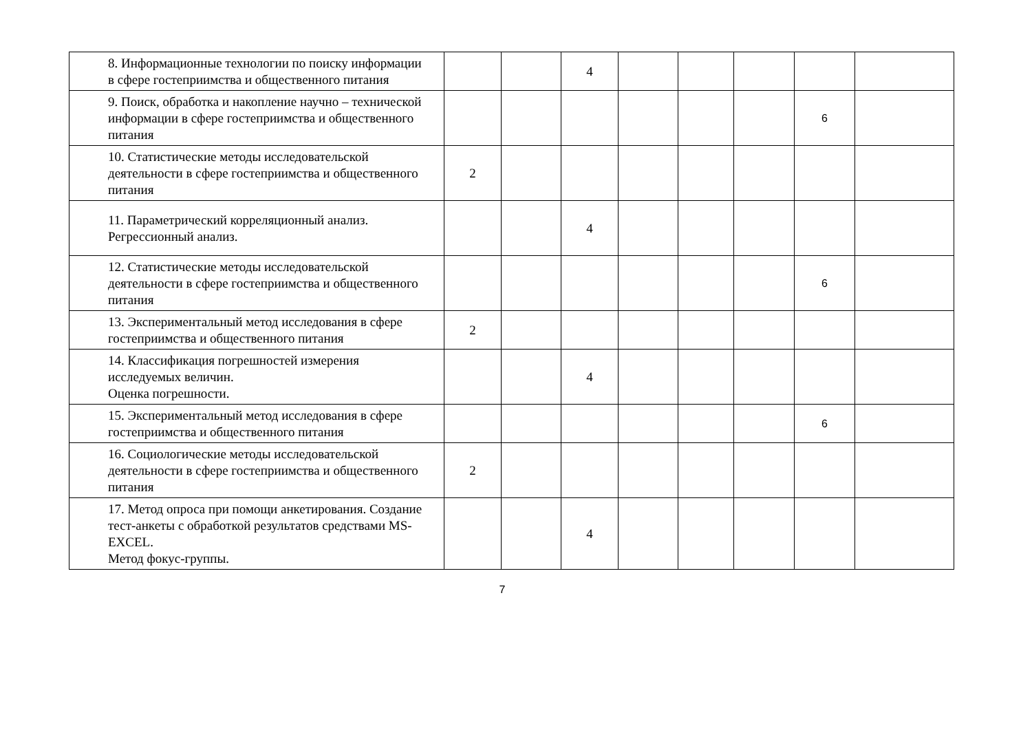| 8. Информационные технологии по поиску информации в сфере гостеприимства и общественного питания | | | 4 | | | | | |
| 9. Поиск, обработка и накопление научно – технической информации в сфере гостеприимства и общественного питания | | | | | | | 6 | |
| 10. Статистические методы исследовательской деятельности в сфере гостеприимства и общественного питания | 2 | | | | | | | |
| 11. Параметрический корреляционный анализ. Регрессионный анализ. | | | 4 | | | | | |
| 12. Статистические методы исследовательской деятельности в сфере гостеприимства и общественного питания | | | | | | | 6 | |
| 13. Экспериментальный метод исследования в сфере гостеприимства и общественного питания | 2 | | | | | | | |
| 14. Классификация погрешностей измерения исследуемых величин. Оценка погрешности. | | | 4 | | | | | |
| 15. Экспериментальный метод исследования в сфере гостеприимства и общественного питания | | | | | | | 6 | |
| 16. Социологические методы исследовательской деятельности в сфере гостеприимства и общественного питания | 2 | | | | | | | |
| 17. Метод опроса при помощи анкетирования. Создание тест-анкеты с обработкой результатов средствами MS-EXCEL. Метод фокус-группы. | | | 4 | | | | | |
7